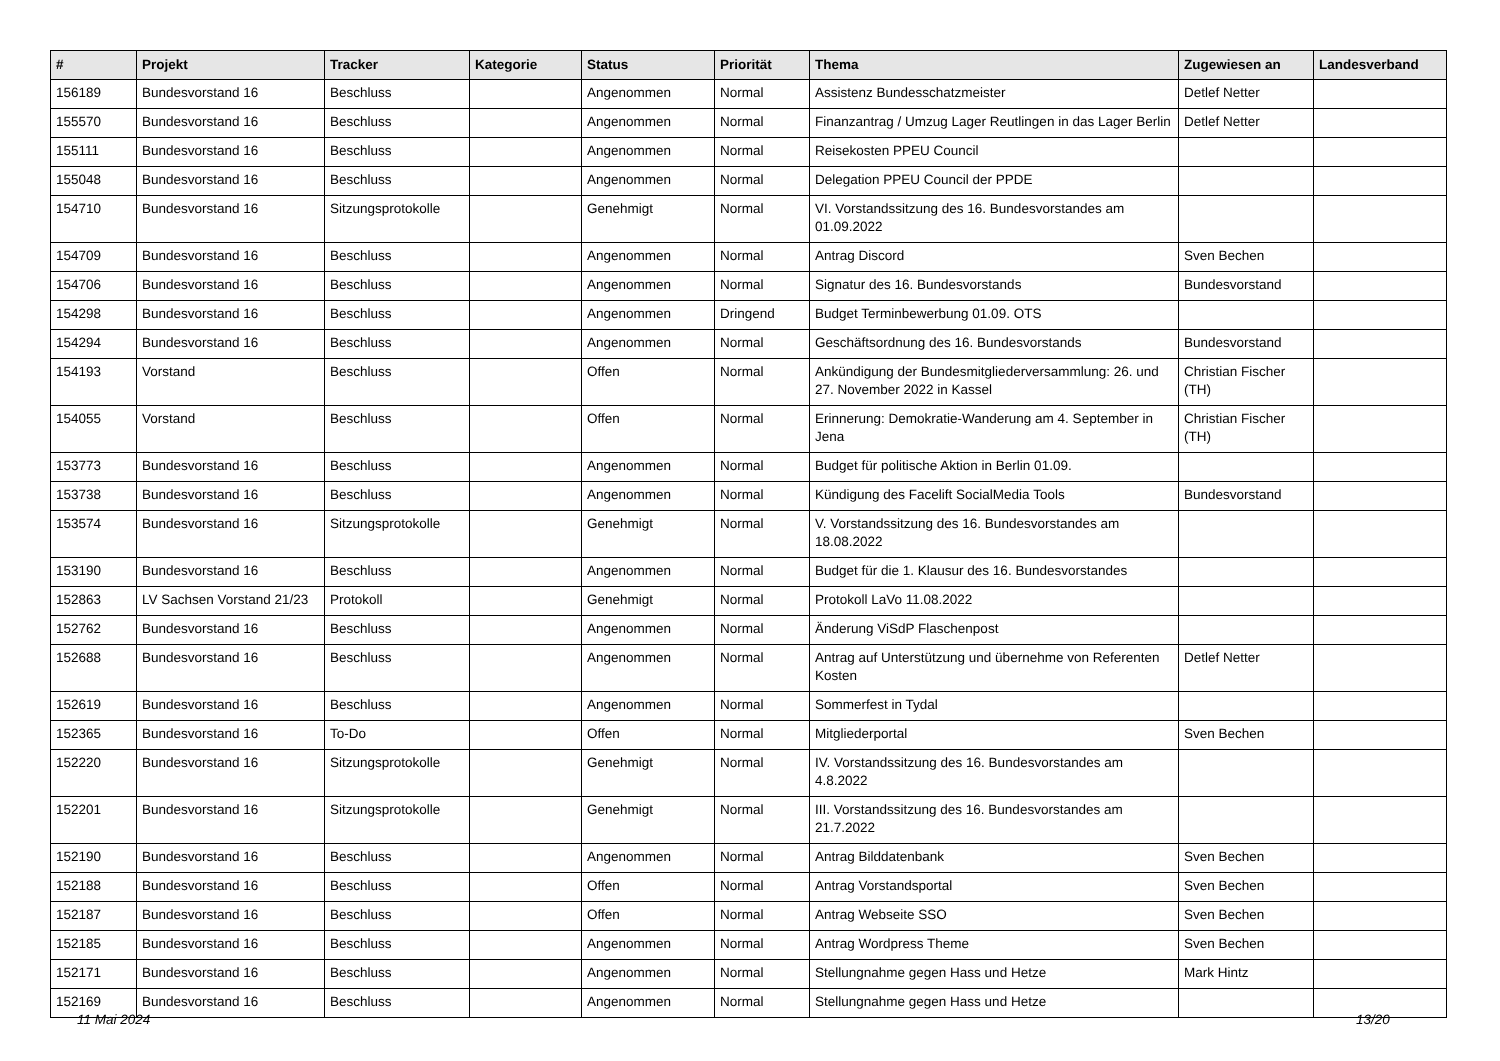| # | Projekt | Tracker | Kategorie | Status | Priorität | Thema | Zugewiesen an | Landesverband |
| --- | --- | --- | --- | --- | --- | --- | --- | --- |
| 156189 | Bundesvorstand 16 | Beschluss | | Angenommen | Normal | Assistenz Bundesschatzmeister | Detlef Netter | |
| 155570 | Bundesvorstand 16 | Beschluss | | Angenommen | Normal | Finanzantrag / Umzug Lager Reutlingen in das Lager Berlin | Detlef Netter | |
| 155111 | Bundesvorstand 16 | Beschluss | | Angenommen | Normal | Reisekosten PPEU Council | | |
| 155048 | Bundesvorstand 16 | Beschluss | | Angenommen | Normal | Delegation PPEU Council der PPDE | | |
| 154710 | Bundesvorstand 16 | Sitzungsprotokolle | | Genehmigt | Normal | VI. Vorstandssitzung des 16. Bundesvorstandes am 01.09.2022 | | |
| 154709 | Bundesvorstand 16 | Beschluss | | Angenommen | Normal | Antrag Discord | Sven Bechen | |
| 154706 | Bundesvorstand 16 | Beschluss | | Angenommen | Normal | Signatur des 16. Bundesvorstands | Bundesvorstand | |
| 154298 | Bundesvorstand 16 | Beschluss | | Angenommen | Dringend | Budget Terminbewerbung 01.09. OTS | | |
| 154294 | Bundesvorstand 16 | Beschluss | | Angenommen | Normal | Geschäftsordnung des 16. Bundesvorstands | Bundesvorstand | |
| 154193 | Vorstand | Beschluss | | Offen | Normal | Ankündigung der Bundesmitgliederversammlung: 26. und 27. November 2022 in Kassel | Christian Fischer (TH) | |
| 154055 | Vorstand | Beschluss | | Offen | Normal | Erinnerung: Demokratie-Wanderung am 4. September in Jena | Christian Fischer (TH) | |
| 153773 | Bundesvorstand 16 | Beschluss | | Angenommen | Normal | Budget für politische Aktion in Berlin 01.09. | | |
| 153738 | Bundesvorstand 16 | Beschluss | | Angenommen | Normal | Kündigung des Facelift SocialMedia Tools | Bundesvorstand | |
| 153574 | Bundesvorstand 16 | Sitzungsprotokolle | | Genehmigt | Normal | V. Vorstandssitzung des 16. Bundesvorstandes am 18.08.2022 | | |
| 153190 | Bundesvorstand 16 | Beschluss | | Angenommen | Normal | Budget für die 1. Klausur des 16. Bundesvorstandes | | |
| 152863 | LV Sachsen Vorstand 21/23 | Protokoll | | Genehmigt | Normal | Protokoll LaVo 11.08.2022 | | |
| 152762 | Bundesvorstand 16 | Beschluss | | Angenommen | Normal | Änderung ViSdP Flaschenpost | | |
| 152688 | Bundesvorstand 16 | Beschluss | | Angenommen | Normal | Antrag auf Unterstützung und übernehme von Referenten Kosten | Detlef Netter | |
| 152619 | Bundesvorstand 16 | Beschluss | | Angenommen | Normal | Sommerfest in Tydal | | |
| 152365 | Bundesvorstand 16 | To-Do | | Offen | Normal | Mitgliederportal | Sven Bechen | |
| 152220 | Bundesvorstand 16 | Sitzungsprotokolle | | Genehmigt | Normal | IV. Vorstandssitzung des 16. Bundesvorstandes am 4.8.2022 | | |
| 152201 | Bundesvorstand 16 | Sitzungsprotokolle | | Genehmigt | Normal | III. Vorstandssitzung des 16. Bundesvorstandes am 21.7.2022 | | |
| 152190 | Bundesvorstand 16 | Beschluss | | Angenommen | Normal | Antrag Bilddatenbank | Sven Bechen | |
| 152188 | Bundesvorstand 16 | Beschluss | | Offen | Normal | Antrag Vorstandsportal | Sven Bechen | |
| 152187 | Bundesvorstand 16 | Beschluss | | Offen | Normal | Antrag Webseite SSO | Sven Bechen | |
| 152185 | Bundesvorstand 16 | Beschluss | | Angenommen | Normal | Antrag Wordpress Theme | Sven Bechen | |
| 152171 | Bundesvorstand 16 | Beschluss | | Angenommen | Normal | Stellungnahme gegen Hass und Hetze | Mark Hintz | |
| 152169 | Bundesvorstand 16 | Beschluss | | Angenommen | Normal | Stellungnahme gegen Hass und Hetze | | |
11 Mai 2024 13/20